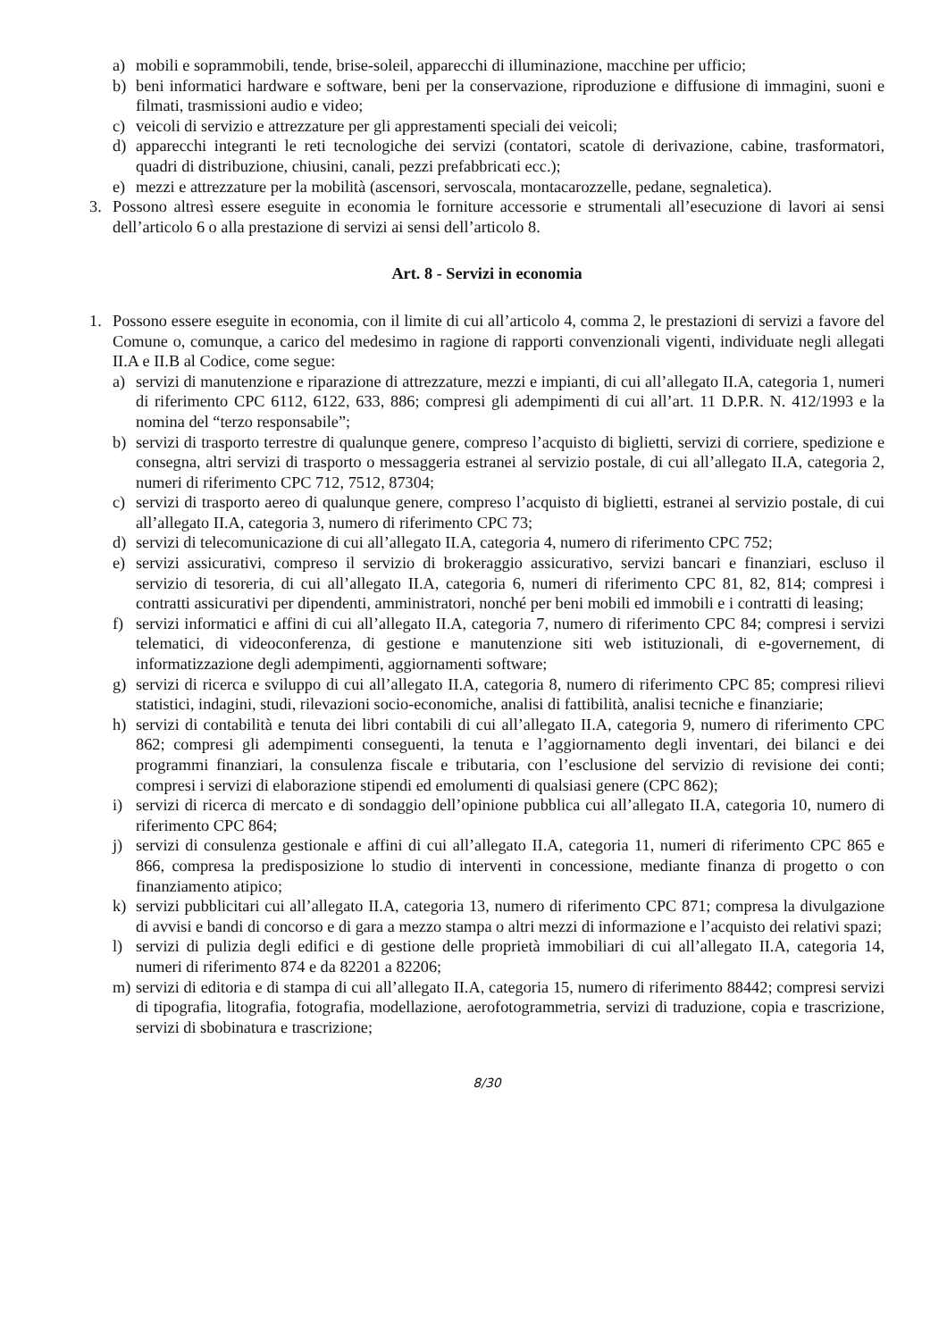a) mobili e soprammobili, tende, brise-soleil, apparecchi di illuminazione, macchine per ufficio;
b) beni informatici hardware e software, beni per la conservazione, riproduzione e diffusione di immagini, suoni e filmati, trasmissioni audio e video;
c) veicoli di servizio e attrezzature per gli apprestamenti speciali dei veicoli;
d) apparecchi integranti le reti tecnologiche dei servizi (contatori, scatole di derivazione, cabine, trasformatori, quadri di distribuzione, chiusini, canali, pezzi prefabbricati ecc.);
e) mezzi e attrezzature per la mobilità (ascensori, servoscala, montacarozzelle, pedane, segnaletica).
3. Possono altresì essere eseguite in economia le forniture accessorie e strumentali all’esecuzione di lavori ai sensi dell’articolo 6 o alla prestazione di servizi ai sensi dell’articolo 8.
Art. 8 - Servizi in economia
1. Possono essere eseguite in economia, con il limite di cui all’articolo 4, comma 2, le prestazioni di servizi a favore del Comune o, comunque, a carico del medesimo in ragione di rapporti convenzionali vigenti, individuate negli allegati II.A e II.B al Codice, come segue:
a) servizi di manutenzione e riparazione di attrezzature, mezzi e impianti, di cui all’allegato II.A, categoria 1, numeri di riferimento CPC 6112, 6122, 633, 886; compresi gli adempimenti di cui all’art. 11 D.P.R. N. 412/1993 e la nomina del “terzo responsabile”;
b) servizi di trasporto terrestre di qualunque genere, compreso l’acquisto di biglietti, servizi di corriere, spedizione e consegna, altri servizi di trasporto o messaggeria estranei al servizio postale, di cui all’allegato II.A, categoria 2, numeri di riferimento CPC 712, 7512, 87304;
c) servizi di trasporto aereo di qualunque genere, compreso l’acquisto di biglietti, estranei al servizio postale, di cui all’allegato II.A, categoria 3, numero di riferimento CPC 73;
d) servizi di telecomunicazione di cui all’allegato II.A, categoria 4, numero di riferimento CPC 752;
e) servizi assicurativi, compreso il servizio di brokeraggio assicurativo, servizi bancari e finanziari, escluso il servizio di tesoreria, di cui all’allegato II.A, categoria 6, numeri di riferimento CPC 81, 82, 814; compresi i contratti assicurativi per dipendenti, amministratori, nonché per beni mobili ed immobili e i contratti di leasing;
f) servizi informatici e affini di cui all’allegato II.A, categoria 7, numero di riferimento CPC 84; compresi i servizi telematici, di videoconferenza, di gestione e manutenzione siti web istituzionali, di e-governement, di informatizzazione degli adempimenti, aggiornamenti software;
g) servizi di ricerca e sviluppo di cui all’allegato II.A, categoria 8, numero di riferimento CPC 85; compresi rilievi statistici, indagini, studi, rilevazioni socio-economiche, analisi di fattibilità, analisi tecniche e finanziarie;
h) servizi di contabilità e tenuta dei libri contabili di cui all’allegato II.A, categoria 9, numero di riferimento CPC 862; compresi gli adempimenti conseguenti, la tenuta e l’aggiornamento degli inventari, dei bilanci e dei programmi finanziari, la consulenza fiscale e tributaria, con l’esclusione del servizio di revisione dei conti; compresi i servizi di elaborazione stipendi ed emolumenti di qualsiasi genere (CPC 862);
i) servizi di ricerca di mercato e di sondaggio dell’opinione pubblica cui all’allegato II.A, categoria 10, numero di riferimento CPC 864;
j) servizi di consulenza gestionale e affini di cui all’allegato II.A, categoria 11, numeri di riferimento CPC 865 e 866, compresa la predisposizione lo studio di interventi in concessione, mediante finanza di progetto o con finanziamento atipico;
k) servizi pubblicitari cui all’allegato II.A, categoria 13, numero di riferimento CPC 871; compresa la divulgazione di avvisi e bandi di concorso e di gara a mezzo stampa o altri mezzi di informazione e l’acquisto dei relativi spazi;
l) servizi di pulizia degli edifici e di gestione delle proprietà immobiliari di cui all’allegato II.A, categoria 14, numeri di riferimento 874 e da 82201 a 82206;
m) servizi di editoria e di stampa di cui all’allegato II.A, categoria 15, numero di riferimento 88442; compresi servizi di tipografia, litografia, fotografia, modellazione, aerofotogrammetria, servizi di traduzione, copia e trascrizione, servizi di sbobinatura e trascrizione;
8/30